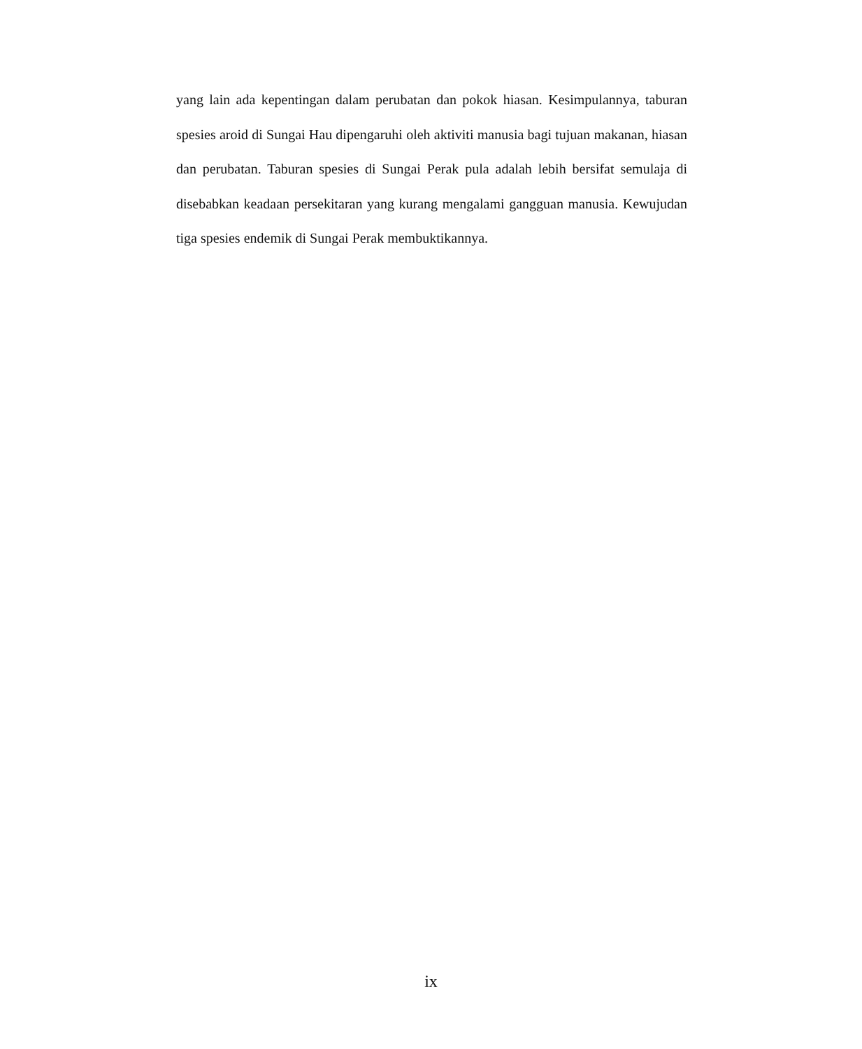yang lain ada kepentingan dalam perubatan dan pokok hiasan. Kesimpulannya, taburan spesies aroid di Sungai Hau dipengaruhi oleh aktiviti manusia bagi tujuan makanan, hiasan dan perubatan. Taburan spesies di Sungai Perak pula adalah lebih bersifat semulaja di disebabkan keadaan persekitaran yang kurang mengalami gangguan manusia. Kewujudan tiga spesies endemik di Sungai Perak membuktikannya.
ix